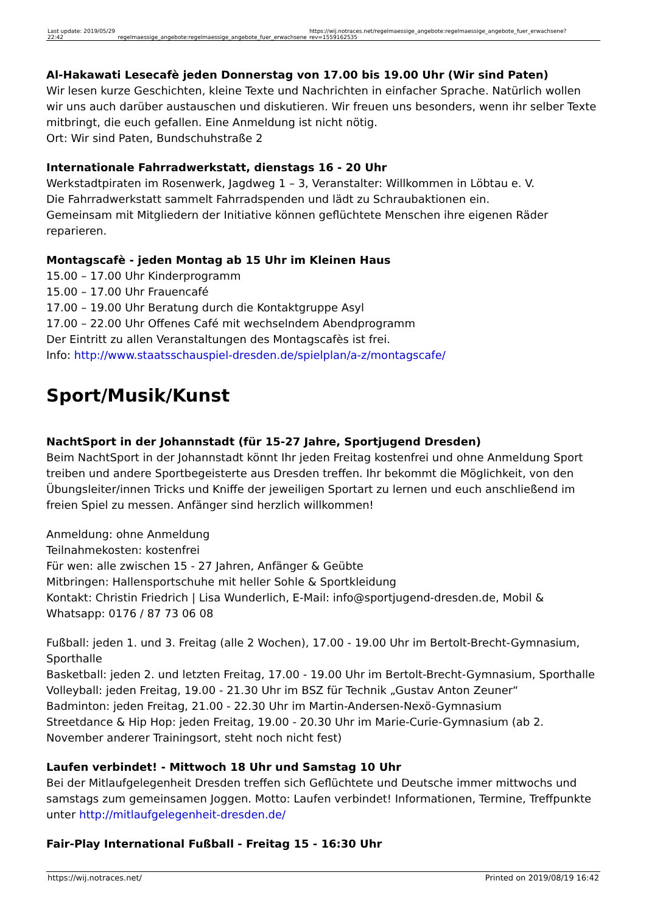| Last update: 2019/05/29 22:42 | regelmaessige_angebote:regelmaessige_angebote_fuer_erwachsene | https://wij.notraces.net/regelmaessige_angebote:regelmaessige_angebote_fuer_erwachsene?rev=1559162535 |
Al-Hakawati Lesecafè jeden Donnerstag von 17.00 bis 19.00 Uhr (Wir sind Paten)
Wir lesen kurze Geschichten, kleine Texte und Nachrichten in einfacher Sprache. Natürlich wollen wir uns auch darüber austauschen und diskutieren. Wir freuen uns besonders, wenn ihr selber Texte mitbringt, die euch gefallen. Eine Anmeldung ist nicht nötig.
Ort: Wir sind Paten, Bundschuhstraße 2
Internationale Fahrradwerkstatt, dienstags 16 - 20 Uhr
Werkstadtpiraten im Rosenwerk, Jagdweg 1 – 3, Veranstalter: Willkommen in Löbtau e. V.
Die Fahrradwerkstatt sammelt Fahrradspenden und lädt zu Schraubaktionen ein.
Gemeinsam mit Mitgliedern der Initiative können geflüchtete Menschen ihre eigenen Räder reparieren.
Montagscafè - jeden Montag ab 15 Uhr im Kleinen Haus
15.00 – 17.00 Uhr Kinderprogramm
15.00 – 17.00 Uhr Frauencafé
17.00 – 19.00 Uhr Beratung durch die Kontaktgruppe Asyl
17.00 – 22.00 Uhr Offenes Café mit wechselndem Abendprogramm
Der Eintritt zu allen Veranstaltungen des Montagscafès ist frei.
Info: http://www.staatsschauspiel-dresden.de/spielplan/a-z/montagscafe/
Sport/Musik/Kunst
NachtSport in der Johannstadt (für 15-27 Jahre, Sportjugend Dresden)
Beim NachtSport in der Johannstadt könnt Ihr jeden Freitag kostenfrei und ohne Anmeldung Sport treiben und andere Sportbegeisterte aus Dresden treffen. Ihr bekommt die Möglichkeit, von den Übungsleiter/innen Tricks und Kniffe der jeweiligen Sportart zu lernen und euch anschließend im freien Spiel zu messen. Anfänger sind herzlich willkommen!
Anmeldung: ohne Anmeldung
Teilnahmekosten: kostenfrei
Für wen: alle zwischen 15 - 27 Jahren, Anfänger & Geübte
Mitbringen: Hallensportschuhe mit heller Sohle & Sportkleidung
Kontakt: Christin Friedrich | Lisa Wunderlich, E-Mail: info@sportjugend-dresden.de, Mobil & Whatsapp: 0176 / 87 73 06 08
Fußball: jeden 1. und 3. Freitag (alle 2 Wochen), 17.00 - 19.00 Uhr im Bertolt-Brecht-Gymnasium, Sporthalle
Basketball: jeden 2. und letzten Freitag, 17.00 - 19.00 Uhr im Bertolt-Brecht-Gymnasium, Sporthalle
Volleyball: jeden Freitag, 19.00 - 21.30 Uhr im BSZ für Technik „Gustav Anton Zeuner“
Badminton: jeden Freitag, 21.00 - 22.30 Uhr im Martin-Andersen-Nexö-Gymnasium
Streetdance & Hip Hop: jeden Freitag, 19.00 - 20.30 Uhr im Marie-Curie-Gymnasium (ab 2. November anderer Trainingsort, steht noch nicht fest)
Laufen verbindet! - Mittwoch 18 Uhr und Samstag 10 Uhr
Bei der Mitlaufgelegenheit Dresden treffen sich Geflüchtete und Deutsche immer mittwochs und samstags zum gemeinsamen Joggen. Motto: Laufen verbindet! Informationen, Termine, Treffpunkte unter http://mitlaufgelegenheit-dresden.de/
Fair-Play International Fußball - Freitag 15 - 16:30 Uhr
https://wij.notraces.net/ Printed on 2019/08/19 16:42